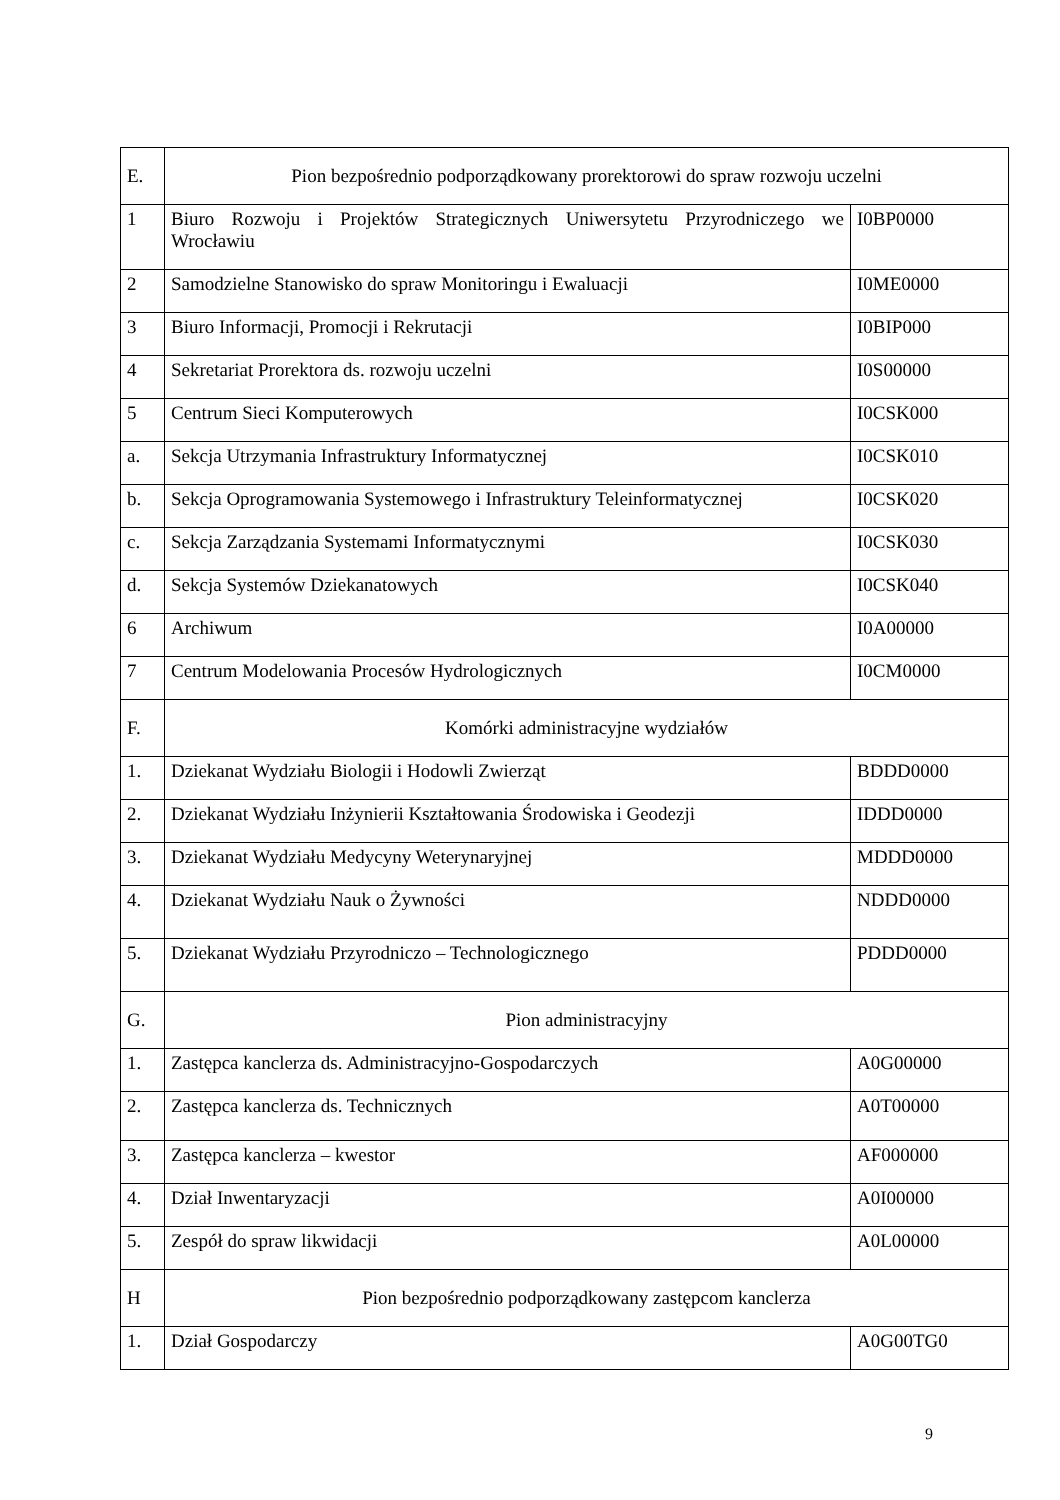| E. | Pion bezpośrednio podporządkowany prorektorowi do spraw rozwoju uczelni | |
| 1 | Biuro Rozwoju i Projektów Strategicznych Uniwersytetu Przyrodniczego we Wrocławiu | I0BP0000 |
| 2 | Samodzielne Stanowisko do spraw Monitoringu i Ewaluacji | I0ME0000 |
| 3 | Biuro Informacji, Promocji i Rekrutacji | I0BIP000 |
| 4 | Sekretariat Prorektora ds. rozwoju uczelni | I0S00000 |
| 5 | Centrum Sieci Komputerowych | I0CSK000 |
| a. | Sekcja Utrzymania Infrastruktury Informatycznej | I0CSK010 |
| b. | Sekcja Oprogramowania Systemowego i Infrastruktury Teleinformatycznej | I0CSK020 |
| c. | Sekcja Zarządzania Systemami Informatycznymi | I0CSK030 |
| d. | Sekcja Systemów Dziekanatowych | I0CSK040 |
| 6 | Archiwum | I0A00000 |
| 7 | Centrum Modelowania Procesów Hydrologicznych | I0CM0000 |
| F. | Komórki administracyjne wydziałów | |
| 1. | Dziekanat Wydziału Biologii i Hodowli Zwierząt | BDDD0000 |
| 2. | Dziekanat Wydziału Inżynierii Kształtowania Środowiska i Geodezji | IDDD0000 |
| 3. | Dziekanat Wydziału Medycyny Weterynaryjnej | MDDD0000 |
| 4. | Dziekanat Wydziału Nauk o Żywności | NDDD0000 |
| 5. | Dziekanat Wydziału Przyrodniczo – Technologicznego | PDDD0000 |
| G. | Pion administracyjny | |
| 1. | Zastępca kanclerza ds. Administracyjno-Gospodarczych | A0G00000 |
| 2. | Zastępca kanclerza ds. Technicznych | A0T00000 |
| 3. | Zastępca kanclerza – kwestor | AF000000 |
| 4. | Dział Inwentaryzacji | A0I00000 |
| 5. | Zespół do spraw likwidacji | A0L00000 |
| H | Pion bezpośrednio podporządkowany zastępcom kanclerza | |
| 1. | Dział Gospodarczy | A0G00TG0 |
9